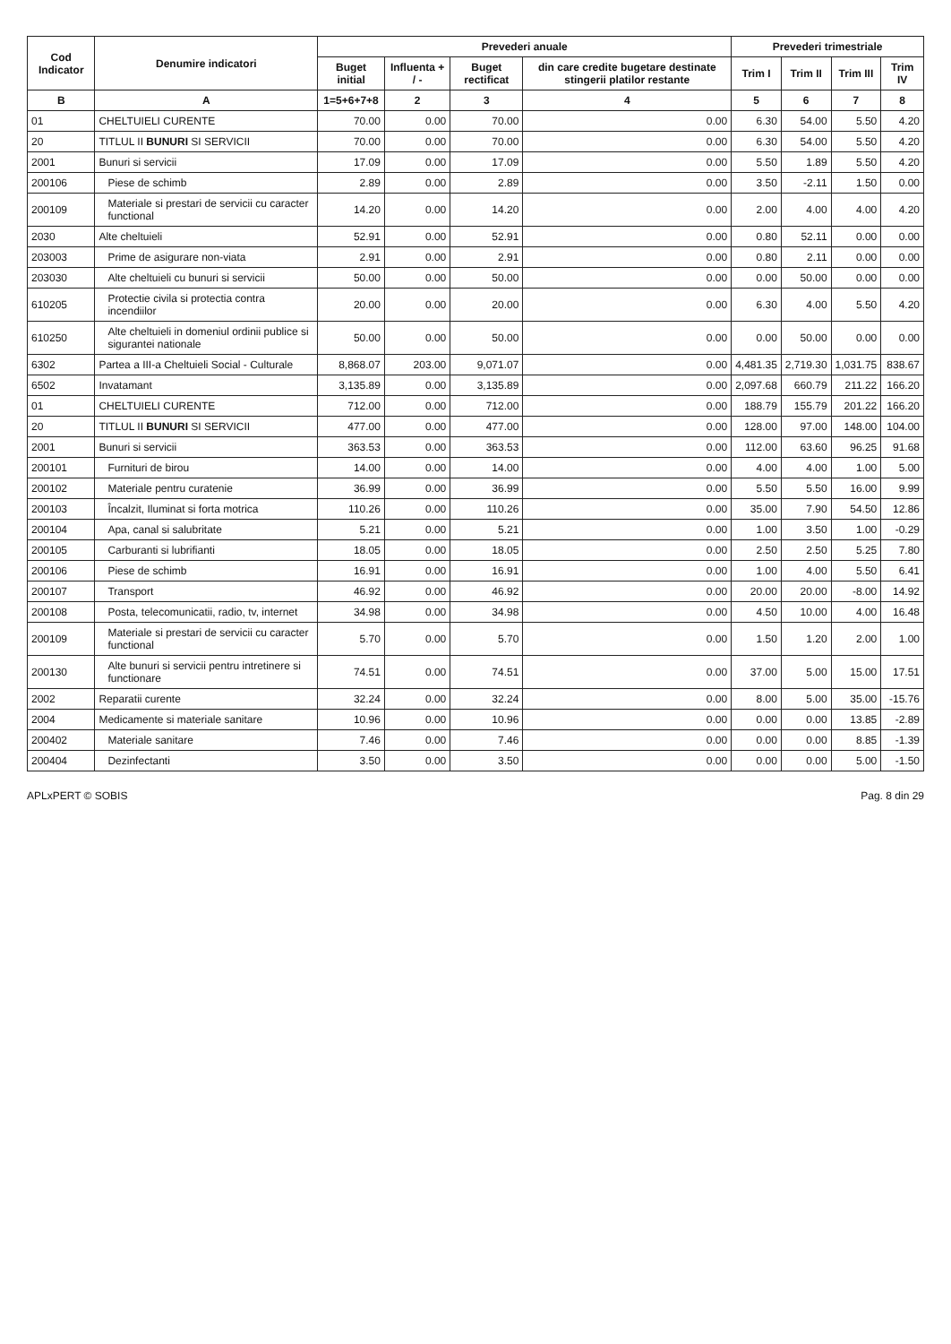| Cod Indicator | Denumire indicatori | Prevederi anuale | | | | Prevederi trimestriale | | | |
| --- | --- | --- | --- | --- | --- | --- | --- | --- | --- |
| | | Buget initial | Influenta + / - | Buget rectificat | din care credite bugetare destinate stingerii platilor restante | Trim I | Trim II | Trim III | Trim IV |
| B | A | 1=5+6+7+8 | 2 | 3 | 4 | 5 | 6 | 7 | 8 |
| 01 | CHELTUIELI CURENTE | 70.00 | 0.00 | 70.00 | 0.00 | 6.30 | 54.00 | 5.50 | 4.20 |
| 20 | TITLUL II BUNURI SI SERVICII | 70.00 | 0.00 | 70.00 | 0.00 | 6.30 | 54.00 | 5.50 | 4.20 |
| 2001 | Bunuri si servicii | 17.09 | 0.00 | 17.09 | 0.00 | 5.50 | 1.89 | 5.50 | 4.20 |
| 200106 | Piese de schimb | 2.89 | 0.00 | 2.89 | 0.00 | 3.50 | -2.11 | 1.50 | 0.00 |
| 200109 | Materiale si prestari de servicii cu caracter functional | 14.20 | 0.00 | 14.20 | 0.00 | 2.00 | 4.00 | 4.00 | 4.20 |
| 2030 | Alte cheltuieli | 52.91 | 0.00 | 52.91 | 0.00 | 0.80 | 52.11 | 0.00 | 0.00 |
| 203003 | Prime de asigurare non-viata | 2.91 | 0.00 | 2.91 | 0.00 | 0.80 | 2.11 | 0.00 | 0.00 |
| 203030 | Alte cheltuieli cu bunuri si servicii | 50.00 | 0.00 | 50.00 | 0.00 | 0.00 | 50.00 | 0.00 | 0.00 |
| 610205 | Protectie civila si protectia contra incendiilor | 20.00 | 0.00 | 20.00 | 0.00 | 6.30 | 4.00 | 5.50 | 4.20 |
| 610250 | Alte cheltuieli in domeniul ordinii publice si sigurantei nationale | 50.00 | 0.00 | 50.00 | 0.00 | 0.00 | 50.00 | 0.00 | 0.00 |
| 6302 | Partea a III-a Cheltuieli Social - Culturale | 8,868.07 | 203.00 | 9,071.07 | 0.00 | 4,481.35 | 2,719.30 | 1,031.75 | 838.67 |
| 6502 | Invatamant | 3,135.89 | 0.00 | 3,135.89 | 0.00 | 2,097.68 | 660.79 | 211.22 | 166.20 |
| 01 | CHELTUIELI CURENTE | 712.00 | 0.00 | 712.00 | 0.00 | 188.79 | 155.79 | 201.22 | 166.20 |
| 20 | TITLUL II BUNURI SI SERVICII | 477.00 | 0.00 | 477.00 | 0.00 | 128.00 | 97.00 | 148.00 | 104.00 |
| 2001 | Bunuri si servicii | 363.53 | 0.00 | 363.53 | 0.00 | 112.00 | 63.60 | 96.25 | 91.68 |
| 200101 | Furnituri de birou | 14.00 | 0.00 | 14.00 | 0.00 | 4.00 | 4.00 | 1.00 | 5.00 |
| 200102 | Materiale pentru curatenie | 36.99 | 0.00 | 36.99 | 0.00 | 5.50 | 5.50 | 16.00 | 9.99 |
| 200103 | Încalzit, Iluminat si forta motrica | 110.26 | 0.00 | 110.26 | 0.00 | 35.00 | 7.90 | 54.50 | 12.86 |
| 200104 | Apa, canal si salubritate | 5.21 | 0.00 | 5.21 | 0.00 | 1.00 | 3.50 | 1.00 | -0.29 |
| 200105 | Carburanti si lubrifianti | 18.05 | 0.00 | 18.05 | 0.00 | 2.50 | 2.50 | 5.25 | 7.80 |
| 200106 | Piese de schimb | 16.91 | 0.00 | 16.91 | 0.00 | 1.00 | 4.00 | 5.50 | 6.41 |
| 200107 | Transport | 46.92 | 0.00 | 46.92 | 0.00 | 20.00 | 20.00 | -8.00 | 14.92 |
| 200108 | Posta, telecomunicatii, radio, tv, internet | 34.98 | 0.00 | 34.98 | 0.00 | 4.50 | 10.00 | 4.00 | 16.48 |
| 200109 | Materiale si prestari de servicii cu caracter functional | 5.70 | 0.00 | 5.70 | 0.00 | 1.50 | 1.20 | 2.00 | 1.00 |
| 200130 | Alte bunuri si servicii pentru intretinere si functionare | 74.51 | 0.00 | 74.51 | 0.00 | 37.00 | 5.00 | 15.00 | 17.51 |
| 2002 | Reparatii curente | 32.24 | 0.00 | 32.24 | 0.00 | 8.00 | 5.00 | 35.00 | -15.76 |
| 2004 | Medicamente si materiale sanitare | 10.96 | 0.00 | 10.96 | 0.00 | 0.00 | 0.00 | 13.85 | -2.89 |
| 200402 | Materiale sanitare | 7.46 | 0.00 | 7.46 | 0.00 | 0.00 | 0.00 | 8.85 | -1.39 |
| 200404 | Dezinfectanti | 3.50 | 0.00 | 3.50 | 0.00 | 0.00 | 0.00 | 5.00 | -1.50 |
APLxPERT © SOBIS Pag. 8 din 29